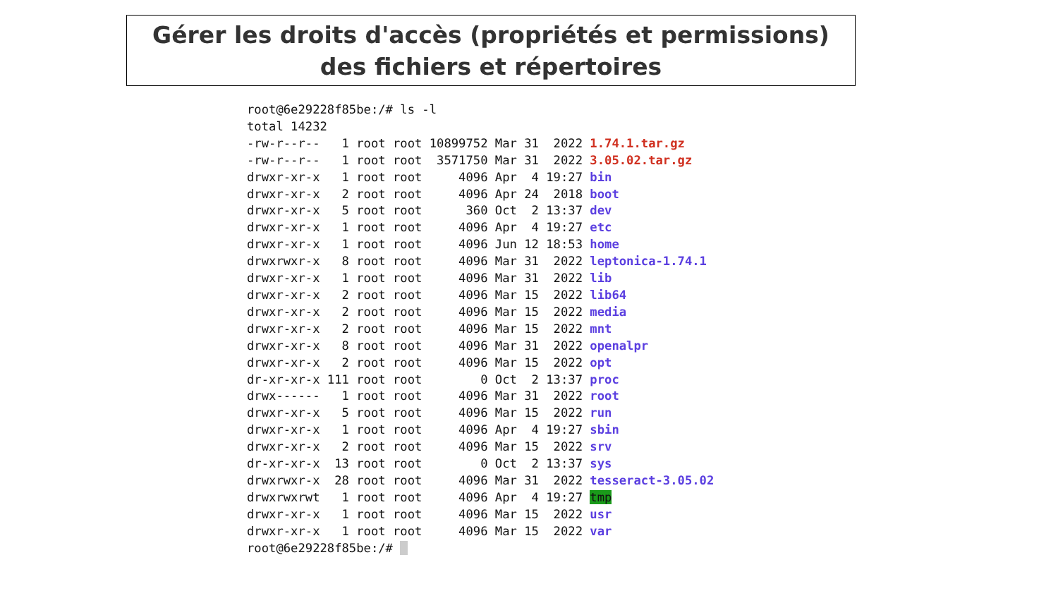Gérer les droits d'accès (propriétés et permissions) des fichiers et répertoires
root@6e29228f85be:/# ls -l
total 14232
-rw-r--r--   1 root root 10899752 Mar 31  2022 1.74.1.tar.gz
-rw-r--r--   1 root root  3571750 Mar 31  2022 3.05.02.tar.gz
drwxr-xr-x   1 root root     4096 Apr  4 19:27 bin
drwxr-xr-x   2 root root     4096 Apr 24  2018 boot
drwxr-xr-x   5 root root      360 Oct  2 13:37 dev
drwxr-xr-x   1 root root     4096 Apr  4 19:27 etc
drwxr-xr-x   1 root root     4096 Jun 12 18:53 home
drwxrwxr-x   8 root root     4096 Mar 31  2022 leptonica-1.74.1
drwxr-xr-x   1 root root     4096 Mar 31  2022 lib
drwxr-xr-x   2 root root     4096 Mar 15  2022 lib64
drwxr-xr-x   2 root root     4096 Mar 15  2022 media
drwxr-xr-x   2 root root     4096 Mar 15  2022 mnt
drwxr-xr-x   8 root root     4096 Mar 31  2022 openalpr
drwxr-xr-x   2 root root     4096 Mar 15  2022 opt
dr-xr-xr-x 111 root root        0 Oct  2 13:37 proc
drwx------   1 root root     4096 Mar 31  2022 root
drwxr-xr-x   5 root root     4096 Mar 15  2022 run
drwxr-xr-x   1 root root     4096 Apr  4 19:27 sbin
drwxr-xr-x   2 root root     4096 Mar 15  2022 srv
dr-xr-xr-x  13 root root        0 Oct  2 13:37 sys
drwxrwxr-x  28 root root     4096 Mar 31  2022 tesseract-3.05.02
drwxrwxrwt   1 root root     4096 Apr  4 19:27 tmp
drwxr-xr-x   1 root root     4096 Mar 15  2022 usr
drwxr-xr-x   1 root root     4096 Mar 15  2022 var
root@6e29228f85be:/#